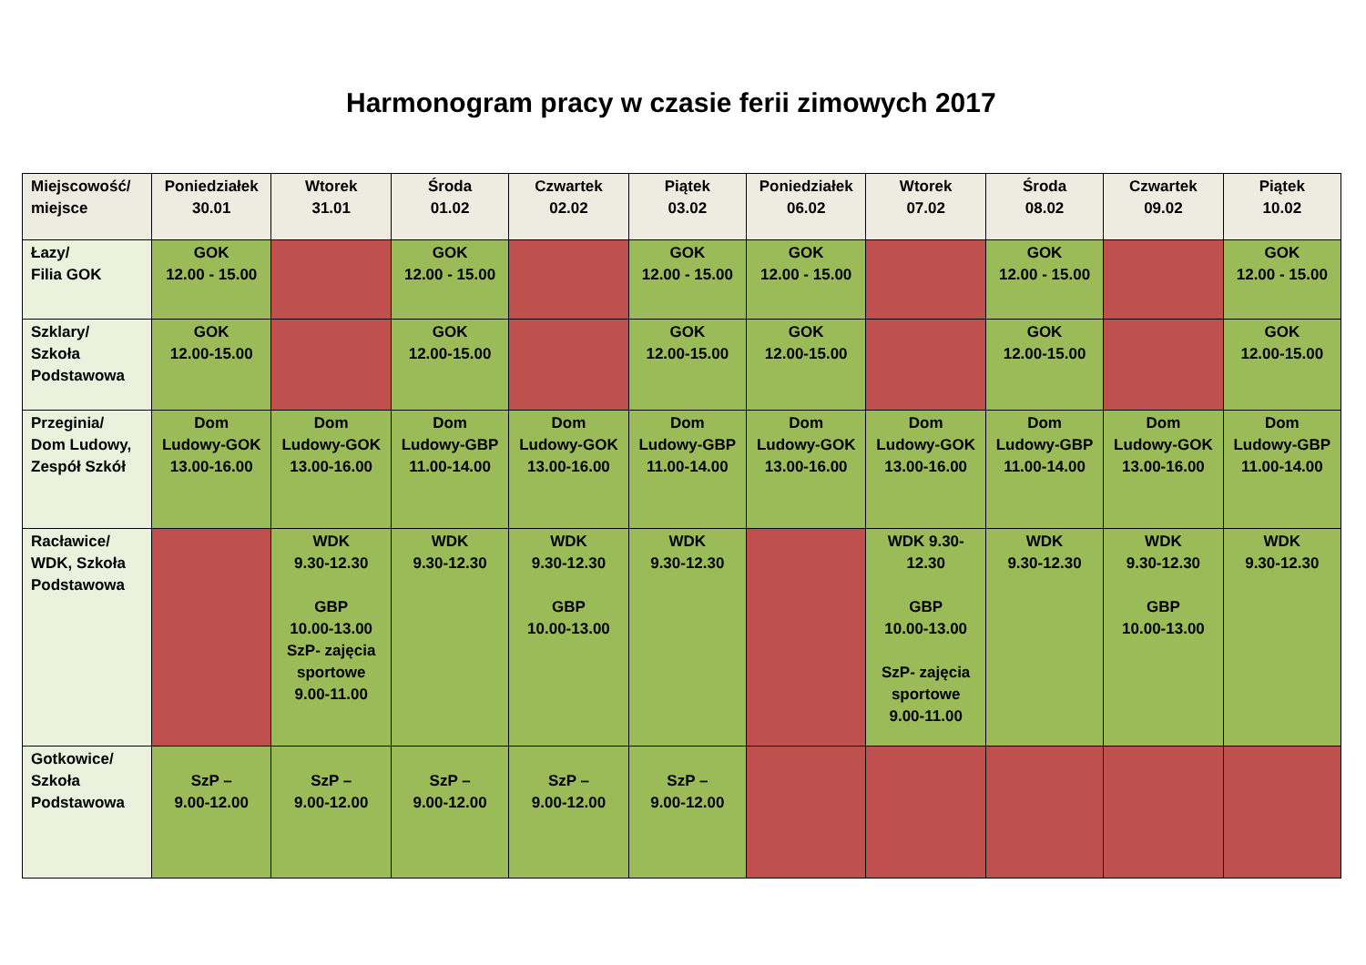Harmonogram pracy w czasie ferii zimowych 2017
| Miejscowość/ miejsce | Poniedziałek 30.01 | Wtorek 31.01 | Środa 01.02 | Czwartek 02.02 | Piątek 03.02 | Poniedziałek 06.02 | Wtorek 07.02 | Środa 08.02 | Czwartek 09.02 | Piątek 10.02 |
| --- | --- | --- | --- | --- | --- | --- | --- | --- | --- | --- |
| Łazy/ Filia GOK | GOK 12.00 - 15.00 | | GOK 12.00 - 15.00 | | GOK 12.00 - 15.00 | GOK 12.00 - 15.00 | | GOK 12.00 - 15.00 | | GOK 12.00 - 15.00 |
| Szklary/ Szkoła Podstawowa | GOK 12.00-15.00 | | GOK 12.00-15.00 | | GOK 12.00-15.00 | GOK 12.00-15.00 | | GOK 12.00-15.00 | | GOK 12.00-15.00 |
| Przeginia/ Dom Ludowy, Zespół Szkół | Dom Ludowy-GOK 13.00-16.00 | Dom Ludowy-GOK 13.00-16.00 | Dom Ludowy-GBP 11.00-14.00 | Dom Ludowy-GOK 13.00-16.00 | Dom Ludowy-GBP 11.00-14.00 | Dom Ludowy-GOK 13.00-16.00 | Dom Ludowy-GOK 13.00-16.00 | Dom Ludowy-GBP 11.00-14.00 | Dom Ludowy-GOK 13.00-16.00 | Dom Ludowy-GBP 11.00-14.00 |
| Racławice/ WDK, Szkoła Podstawowa | | WDK 9.30-12.30 GBP 10.00-13.00 SzP- zajęcia sportowe 9.00-11.00 | WDK 9.30-12.30 | WDK 9.30-12.30 GBP 10.00-13.00 | WDK 9.30-12.30 | | WDK 9.30- 12.30 GBP 10.00-13.00 SzP- zajęcia sportowe 9.00-11.00 | WDK 9.30-12.30 | WDK 9.30-12.30 GBP 10.00-13.00 | WDK 9.30-12.30 |
| Gotkowice/ Szkoła Podstawowa | SzP – 9.00-12.00 | SzP – 9.00-12.00 | SzP – 9.00-12.00 | SzP – 9.00-12.00 | SzP – 9.00-12.00 | | | | | |